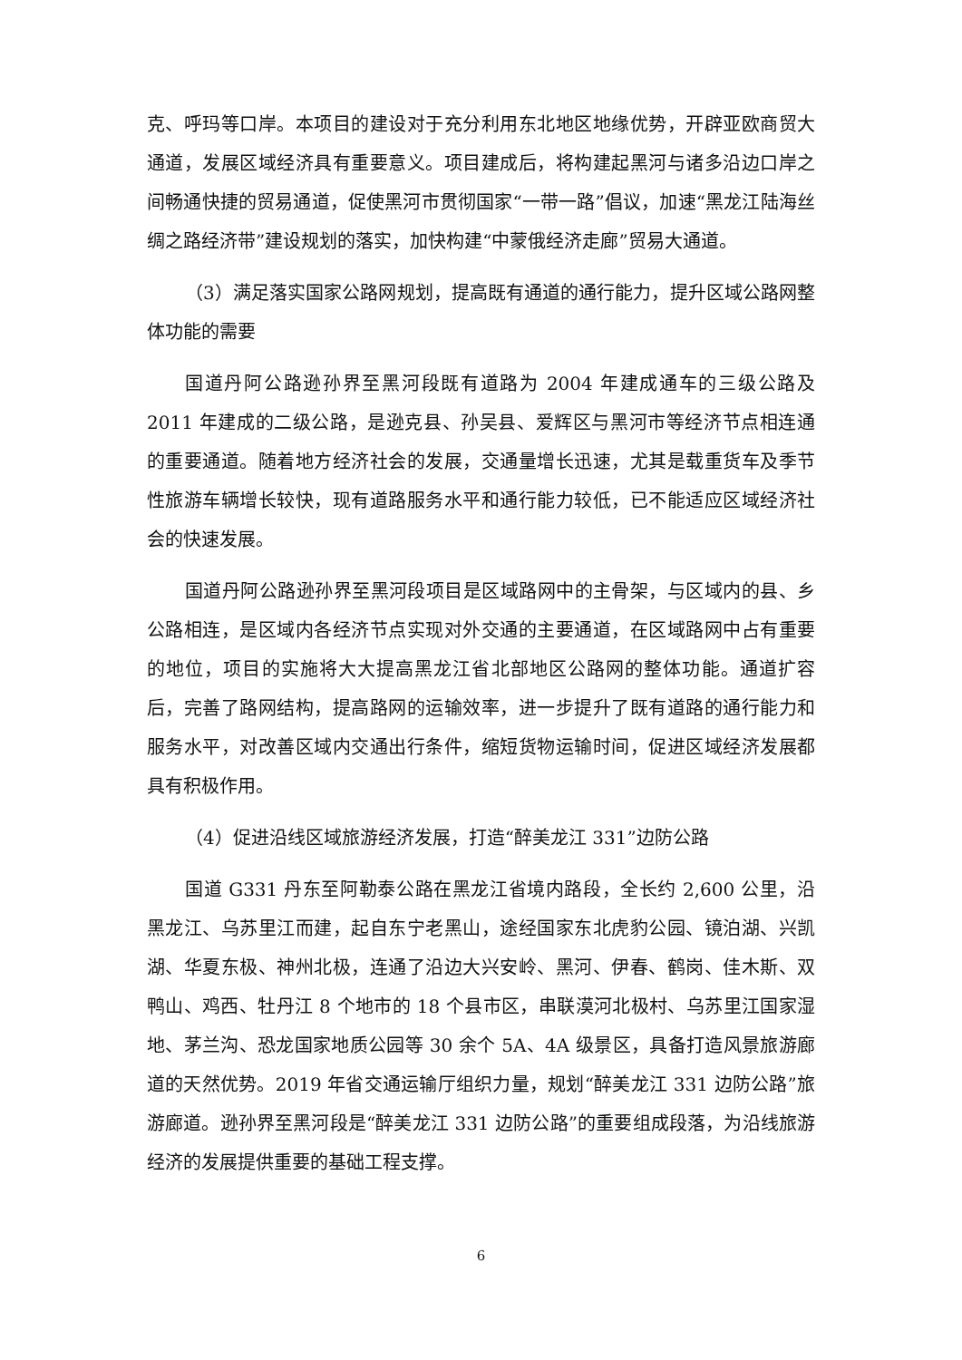克、呼玛等口岸。本项目的建设对于充分利用东北地区地缘优势，开辟亚欧商贸大通道，发展区域经济具有重要意义。项目建成后，将构建起黑河与诸多沿边口岸之间畅通快捷的贸易通道，促使黑河市贯彻国家“一带一路”倡议，加速“黑龙江陆海丝绸之路经济带”建设规划的落实，加快构建“中蒙俄经济走廊”贸易大通道。
（3）满足落实国家公路网规划，提高既有通道的通行能力，提升区域公路网整体功能的需要
国道丹阿公路逊孙界至黑河段既有道路为 2004 年建成通车的三级公路及 2011 年建成的二级公路，是逊克县、孙吴县、爱辉区与黑河市等经济节点相连通的重要通道。随着地方经济社会的发展，交通量增长迅速，尤其是载重货车及季节性旅游车辆增长较快，现有道路服务水平和通行能力较低，已不能适应区域经济社会的快速发展。
国道丹阿公路逊孙界至黑河段项目是区域路网中的主骨架，与区域内的县、乡公路相连，是区域内各经济节点实现对外交通的主要通道，在区域路网中占有重要的地位，项目的实施将大大提高黑龙江省北部地区公路网的整体功能。通道扩容后，完善了路网结构，提高路网的运输效率，进一步提升了既有道路的通行能力和服务水平，对改善区域内交通出行条件，缩短货物运输时间，促进区域经济发展都具有积极作用。
（4）促进沿线区域旅游经济发展，打造“醉美龙江 331”边防公路
国道 G331 丹东至阿勒泰公路在黑龙江省境内路段，全长约 2,600 公里，沿黑龙江、乌苏里江而建，起自东宁老黑山，途经国家东北虎豹公园、镜泊湖、兴凯湖、华夏东极、神州北极，连通了沿边大兴安岭、黑河、伊春、鹤岗、佳木斯、双鸭山、鸡西、牡丹江 8 个地市的 18 个县市区，串联漠河北极村、乌苏里江国家湿地、茅兰沟、恐龙国家地质公园等 30 余个 5A、4A 级景区，具备打造风景旅游廊道的天然优势。2019 年省交通运输厅组织力量，规划“醉美龙江 331 边防公路”旅游廊道。逊孙界至黑河段是“醉美龙江 331 边防公路”的重要组成段落，为沿线旅游经济的发展提供重要的基础工程支撑。
6